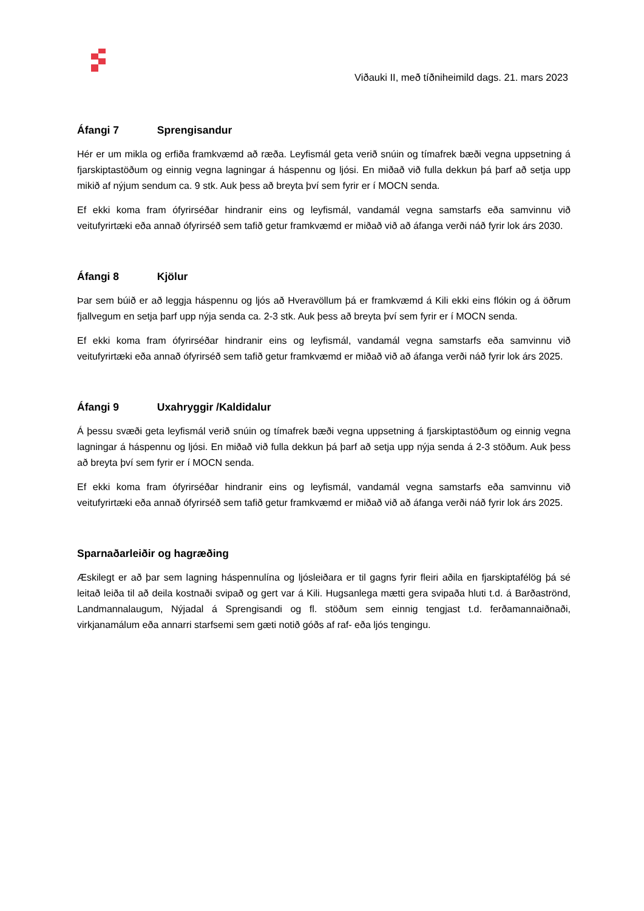Viðauki II, með tíðniheimild dags. 21. mars 2023
Áfangi 7 Sprengisandur
Hér er um mikla og erfiða framkvæmd að ræða. Leyfismál geta verið snúin og tímafrek bæði vegna uppsetning á fjarskiptastöðum og einnig vegna lagningar á háspennu og ljósi. En miðað við fulla dekkun þá þarf að setja upp mikið af nýjum sendum ca. 9 stk. Auk þess að breyta því sem fyrir er í MOCN senda.
Ef ekki koma fram ófyrirséðar hindranir eins og leyfismál, vandamál vegna samstarfs eða samvinnu við veitufyrirtæki eða annað ófyrirséð sem tafið getur framkvæmd er miðað við að áfanga verði náð fyrir lok árs 2030.
Áfangi 8 Kjölur
Þar sem búið er að leggja háspennu og ljós að Hveravöllum þá er framkvæmd á Kili ekki eins flókin og á öðrum fjallvegum en setja þarf upp nýja senda ca. 2-3 stk. Auk þess að breyta því sem fyrir er í MOCN senda.
Ef ekki koma fram ófyrirséðar hindranir eins og leyfismál, vandamál vegna samstarfs eða samvinnu við veitufyrirtæki eða annað ófyrirséð sem tafið getur framkvæmd er miðað við að áfanga verði náð fyrir lok árs 2025.
Áfangi 9 Uxahryggir /Kaldidalur
Á þessu svæði geta leyfismál verið snúin og tímafrek bæði vegna uppsetning á fjarskiptastöðum og einnig vegna lagningar á háspennu og ljósi. En miðað við fulla dekkun þá þarf að setja upp nýja senda á 2-3 stöðum. Auk þess að breyta því sem fyrir er í MOCN senda.
Ef ekki koma fram ófyrirséðar hindranir eins og leyfismál, vandamál vegna samstarfs eða samvinnu við veitufyrirtæki eða annað ófyrirséð sem tafið getur framkvæmd er miðað við að áfanga verði náð fyrir lok árs 2025.
Sparnaðarleiðir og hagræðing
Æskilegt er að þar sem lagning háspennulína og ljósleiðara er til gagns fyrir fleiri aðila en fjarskiptafélög þá sé leitað leiða til að deila kostnaði svipað og gert var á Kili. Hugsanlega mætti gera svipaða hluti t.d. á Barðaströnd, Landmannalaugum, Nýjadal á Sprengisandi og fl. stöðum sem einnig tengjast t.d. ferðamannaiðnaði, virkjanamálum eða annarri starfsemi sem gæti notið góðs af raf- eða ljós tengingu.